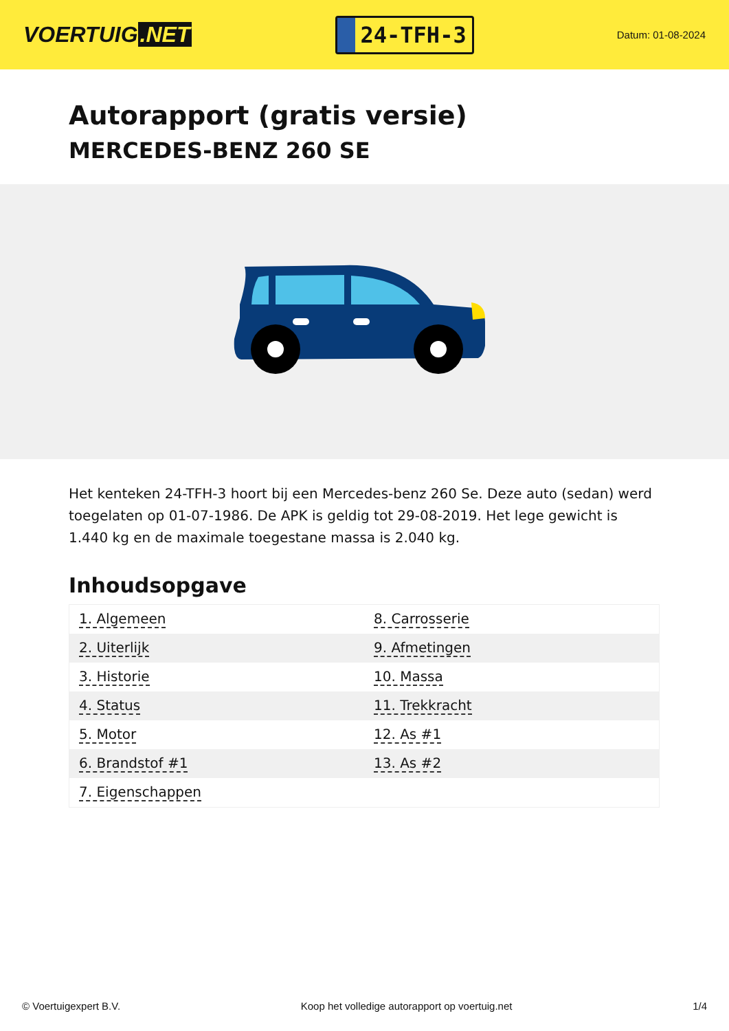VOERTUIG.NET
24-TFH-3
Datum: 01-08-2024
Autorapport (gratis versie)
MERCEDES-BENZ 260 SE
Het kenteken 24-TFH-3 hoort bij een Mercedes-benz 260 Se. Deze auto (sedan) werd toegelaten op 01-07-1986. De APK is geldig tot 29-08-2019. Het lege gewicht is 1.440 kg en de maximale toegestane massa is 2.040 kg.
Inhoudsopgave
| 1. Algemeen | 8. Carrosserie |
| 2. Uiterlijk | 9. Afmetingen |
| 3. Historie | 10. Massa |
| 4. Status | 11. Trekkracht |
| 5. Motor | 12. As #1 |
| 6. Brandstof #1 | 13. As #2 |
| 7. Eigenschappen | |
© Voertuigexpert B.V. Koop het volledige autorapport op voertuig.net
1/4